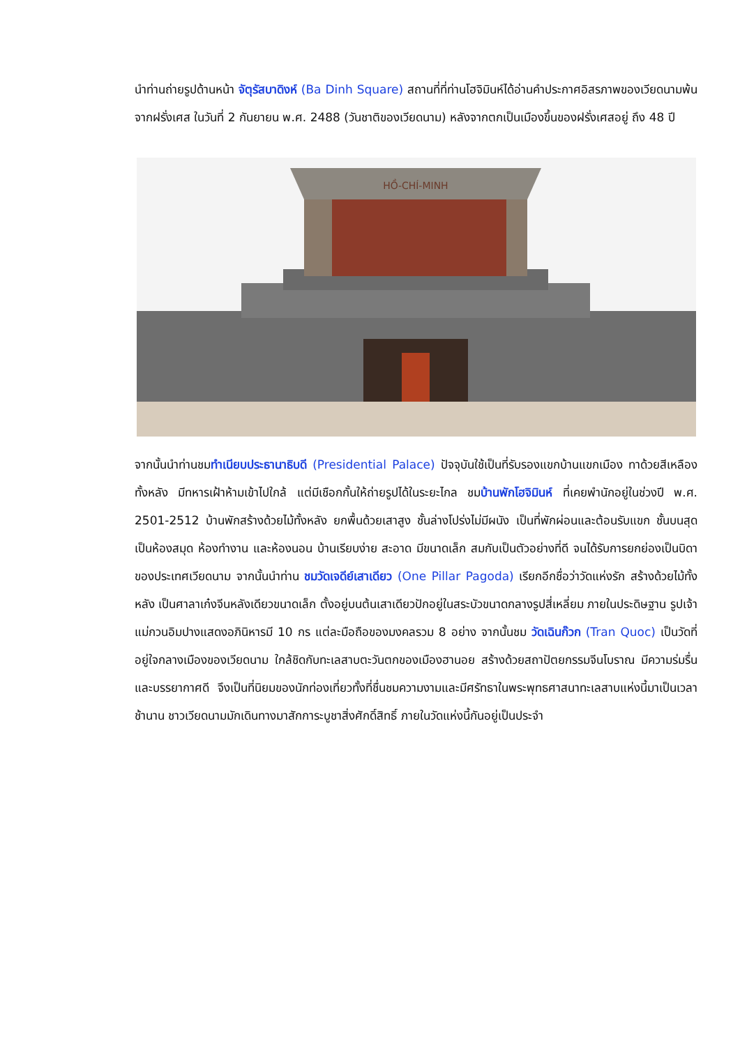นำท่านถ่ายรูปด้านหน้า จัตุรัสบาดิงห์ (Ba Dinh Square) สถานที่ที่ท่านโฮจิมินห์ได้อ่านคำประกาศอิสรภาพของเวียดนามพ้นจากฝรั่งเศส ในวันที่ 2 กันยายน พ.ศ. 2488 (วันชาติของเวียดนาม) หลังจากตกเป็นเมืองขึ้นของฝรั่งเศสอยู่ ถึง 48 ปี
HỒ-CHÍ-MINH
จากนั้นนำท่านชมทำเนียบประธานาธิบดี (Presidential Palace) ปัจจุบันใช้เป็นที่รับรองแขกบ้านแขกเมือง ทาด้วยสีเหลืองทั้งหลัง มีทหารเฝ้าห้ามเข้าไปใกล้ แต่มีเชือกกั้นให้ถ่ายรูปได้ในระยะไกล ชมบ้านพักโฮจิมินห์ ที่เคยพำนักอยู่ในช่วงปี พ.ศ. 2501-2512 บ้านพักสร้างด้วยไม้ทั้งหลัง ยกพื้นด้วยเสาสูง ชั้นล่างโปร่งไม่มีผนัง เป็นที่พักผ่อนและต้อนรับแขก ชั้นบนสุดเป็นห้องสมุด ห้องทำงาน และห้องนอน บ้านเรียบง่าย สะอาด มีขนาดเล็ก สมกับเป็นตัวอย่างที่ดี จนได้รับการยกย่องเป็นบิดาของประเทศเวียดนาม จากนั้นนำท่าน ชมวัดเจดีย์เสาเดียว (One Pillar Pagoda) เรียกอีกชื่อว่าวัดแห่งรัก สร้างด้วยไม้ทั้งหลัง เป็นศาลาเก๋งจีนหลังเดียวขนาดเล็ก ตั้งอยู่บนต้นเสาเดียวปักอยู่ในสระบัวขนาดกลางรูปสี่เหลี่ยม ภายในประดิษฐาน รูปเจ้าแม่กวนอิมปางแสดงอภินิหารมี 10 กร แต่ละมือถือของมงคลรวม 8 อย่าง จากนั้นชม วัดเฉินก๊วก (Tran Quoc) เป็นวัดที่อยู่ใจกลางเมืองของเวียดนาม ใกล้ชิดกับทะเลสาบตะวันตกของเมืองฮานอย สร้างด้วยสถาปัตยกรรมจีนโบราณ มีความร่มรื่น และบรรยากาศดี จึงเป็นที่นิยมของนักท่องเที่ยวทั้งที่ชื่นชมความงามและมีศรัทธาในพระพุทธศาสนาทะเลสาบแห่งนี้มาเป็นเวลาช้านาน ชาวเวียดนามมักเดินทางมาสักการะบูชาสิ่งศักดิ์สิทธิ์ ภายในวัดแห่งนี้กันอยู่เป็นประจำ